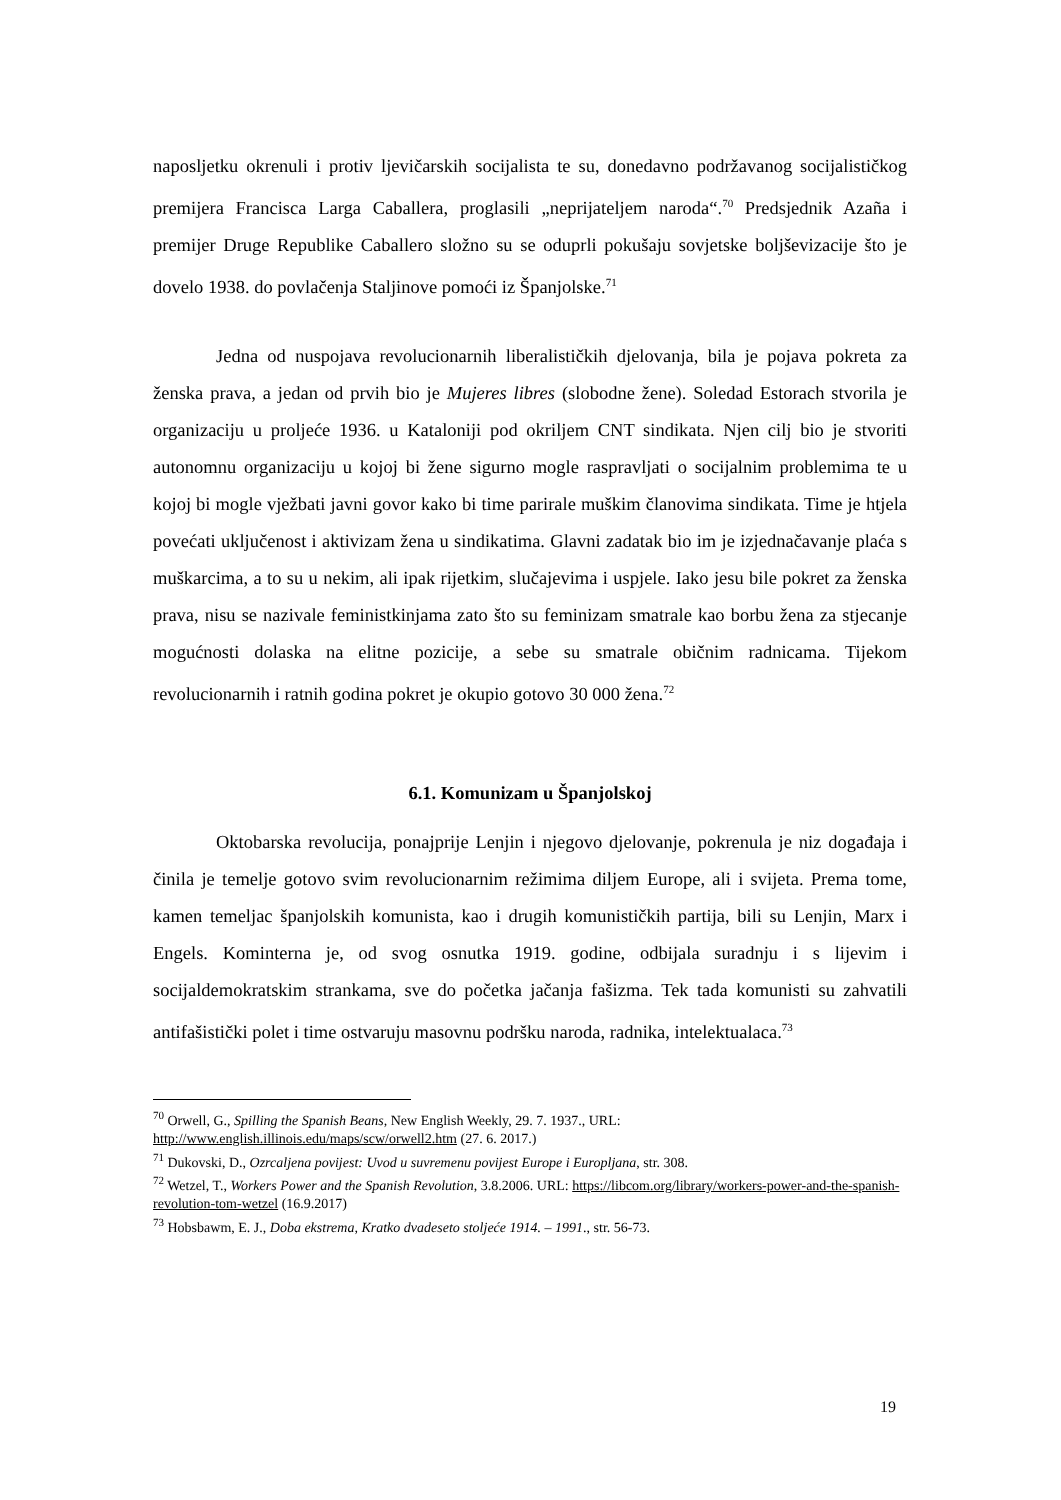naposljetku okrenuli i protiv ljevičarskih socijalista te su, donedavno podržavanog socijalističkog premijera Francisca Larga Caballera, proglasili „neprijateljem naroda“.<sup>70</sup> Predsjednik Azaña i premijer Druge Republike Caballero složno su se oduprli pokušaju sovjetske boljševizacije što je dovelo 1938. do povlačenja Staljinove pomoći iz Španjolske.<sup>71</sup>
Jedna od nuspojava revolucionarnih liberalističkih djelovanja, bila je pojava pokreta za ženska prava, a jedan od prvih bio je Mujeres libres (slobodne žene). Soledad Estorach stvorila je organizaciju u proljeće 1936. u Kataloniji pod okriljem CNT sindikata. Njen cilj bio je stvoriti autonomnu organizaciju u kojoj bi žene sigurno mogle raspravljati o socijalnim problemima te u kojoj bi mogle vježbati javni govor kako bi time parirale muškim članovima sindikata. Time je htjela povećati uključenost i aktivizam žena u sindikatima. Glavni zadatak bio im je izjednačavanje plaća s muškarcima, a to su u nekim, ali ipak rijetkim, slučajevima i uspjele. Iako jesu bile pokret za ženska prava, nisu se nazivale feministkinjama zato što su feminizam smatrale kao borbu žena za stjecanje mogućnosti dolaska na elitne pozicije, a sebe su smatrale običnim radnicama. Tijekom revolucionarnih i ratnih godina pokret je okupio gotovo 30 000 žena.<sup>72</sup>
6.1. Komunizam u Španjolskoj
Oktobarska revolucija, ponajprije Lenjin i njegovo djelovanje, pokrenula je niz događaja i činila je temelje gotovo svim revolucionarnim režimima diljem Europe, ali i svijeta. Prema tome, kamen temeljac španjolskih komunista, kao i drugih komunističkih partija, bili su Lenjin, Marx i Engels. Kominterna je, od svog osnutka 1919. godine, odbijala suradnju i s lijevim i socijaldemokratskim strankama, sve do početka jačanja fašizma. Tek tada komunisti su zahvatili antifašistički polet i time ostvaruju masovnu podršku naroda, radnika, intelektualaca.<sup>73</sup>
<sup>70</sup> Orwell, G., Spilling the Spanish Beans, New English Weekly, 29. 7. 1937., URL: http://www.english.illinois.edu/maps/scw/orwell2.htm (27. 6. 2017.)
<sup>71</sup> Dukovski, D., Ozrcaljena povijest: Uvod u suvremenu povijest Europe i Europljana, str. 308.
<sup>72</sup> Wetzel, T., Workers Power and the Spanish Revolution, 3.8.2006. URL: https://libcom.org/library/workers-power-and-the-spanish-revolution-tom-wetzel (16.9.2017)
<sup>73</sup> Hobsbawm, E. J., Doba ekstrema, Kratko dvadeseto stoljeće 1914. – 1991., str. 56-73.
19